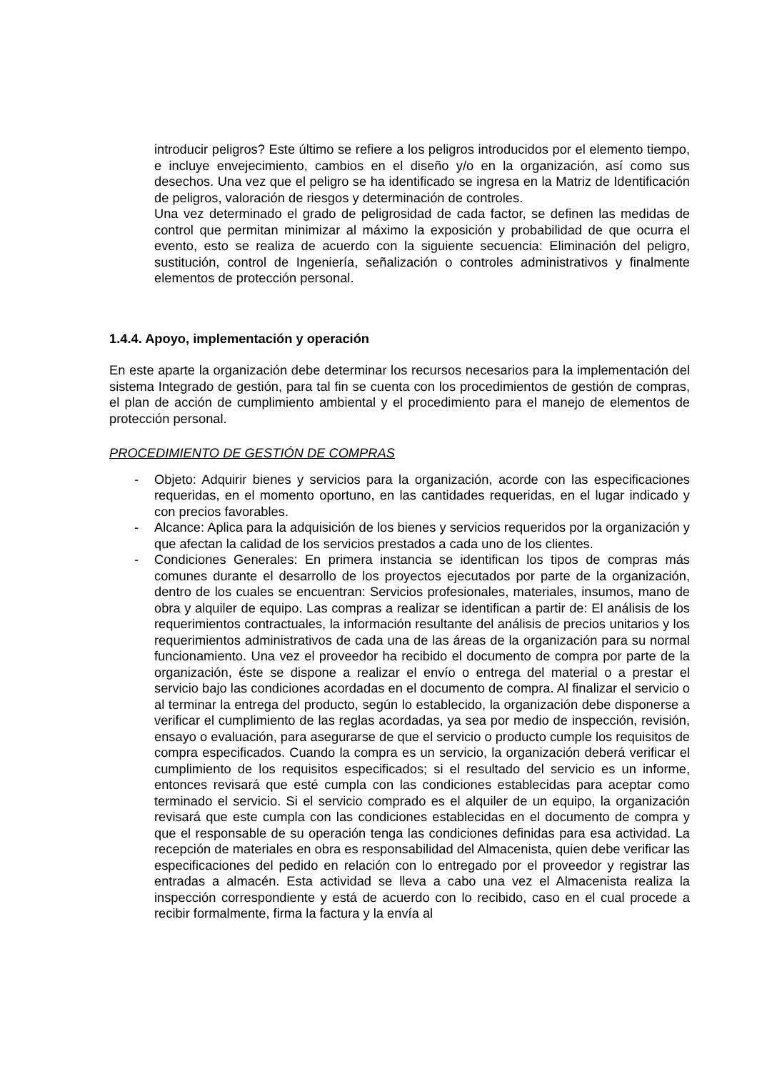introducir peligros? Este último se refiere a los peligros introducidos por el elemento tiempo, e incluye envejecimiento, cambios en el diseño y/o en la organización, así como sus desechos. Una vez que el peligro se ha identificado se ingresa en la Matriz de Identificación de peligros, valoración de riesgos y determinación de controles.
Una vez determinado el grado de peligrosidad de cada factor, se definen las medidas de control que permitan minimizar al máximo la exposición y probabilidad de que ocurra el evento, esto se realiza de acuerdo con la siguiente secuencia: Eliminación del peligro, sustitución, control de Ingeniería, señalización o controles administrativos y finalmente elementos de protección personal.
1.4.4. Apoyo, implementación y operación
En este aparte la organización debe determinar los recursos necesarios para la implementación del sistema Integrado de gestión, para tal fin se cuenta con los procedimientos de gestión de compras, el plan de acción de cumplimiento ambiental y el procedimiento para el manejo de elementos de protección personal.
PROCEDIMIENTO DE GESTIÓN DE COMPRAS
- Objeto: Adquirir bienes y servicios para la organización, acorde con las especificaciones requeridas, en el momento oportuno, en las cantidades requeridas, en el lugar indicado y con precios favorables.
- Alcance: Aplica para la adquisición de los bienes y servicios requeridos por la organización y que afectan la calidad de los servicios prestados a cada uno de los clientes.
- Condiciones Generales: En primera instancia se identifican los tipos de compras más comunes durante el desarrollo de los proyectos ejecutados por parte de la organización, dentro de los cuales se encuentran: Servicios profesionales, materiales, insumos, mano de obra y alquiler de equipo. Las compras a realizar se identifican a partir de: El análisis de los requerimientos contractuales, la información resultante del análisis de precios unitarios y los requerimientos administrativos de cada una de las áreas de la organización para su normal funcionamiento. Una vez el proveedor ha recibido el documento de compra por parte de la organización, éste se dispone a realizar el envío o entrega del material o a prestar el servicio bajo las condiciones acordadas en el documento de compra. Al finalizar el servicio o al terminar la entrega del producto, según lo establecido, la organización debe disponerse a verificar el cumplimiento de las reglas acordadas, ya sea por medio de inspección, revisión, ensayo o evaluación, para asegurarse de que el servicio o producto cumple los requisitos de compra especificados. Cuando la compra es un servicio, la organización deberá verificar el cumplimiento de los requisitos especificados; si el resultado del servicio es un informe, entonces revisará que esté cumpla con las condiciones establecidas para aceptar como terminado el servicio. Si el servicio comprado es el alquiler de un equipo, la organización revisará que este cumpla con las condiciones establecidas en el documento de compra y que el responsable de su operación tenga las condiciones definidas para esa actividad. La recepción de materiales en obra es responsabilidad del Almacenista, quien debe verificar las especificaciones del pedido en relación con lo entregado por el proveedor y registrar las entradas a almacén. Esta actividad se lleva a cabo una vez el Almacenista realiza la inspección correspondiente y está de acuerdo con lo recibido, caso en el cual procede a recibir formalmente, firma la factura y la envía al